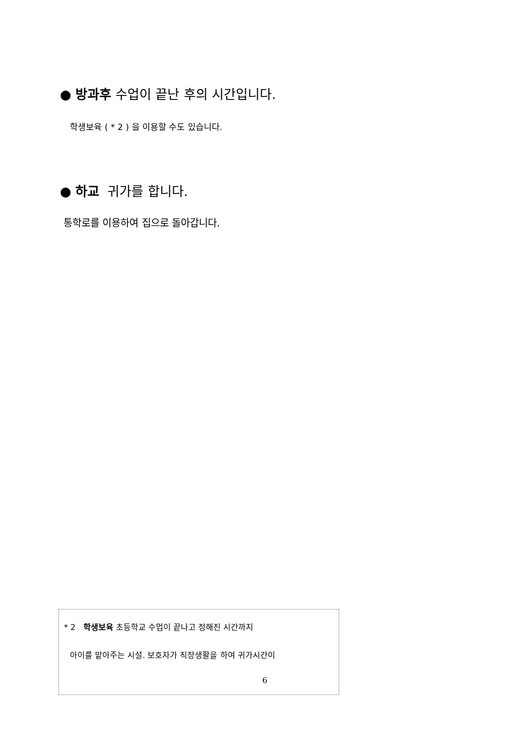● 방과후 수업이 끝난 후의 시간입니다.
학생보육 ( * 2 ) 을 이용할 수도 있습니다.
● 하교 귀가를 합니다.
통학로를 이용하여 집으로 돌아갑니다.
* 2 학생보육 초등학교 수업이 끝나고 정해진 시간까지
아이를 맡아주는 시설. 보호자가 직장생활을 하여 귀가시간이
6